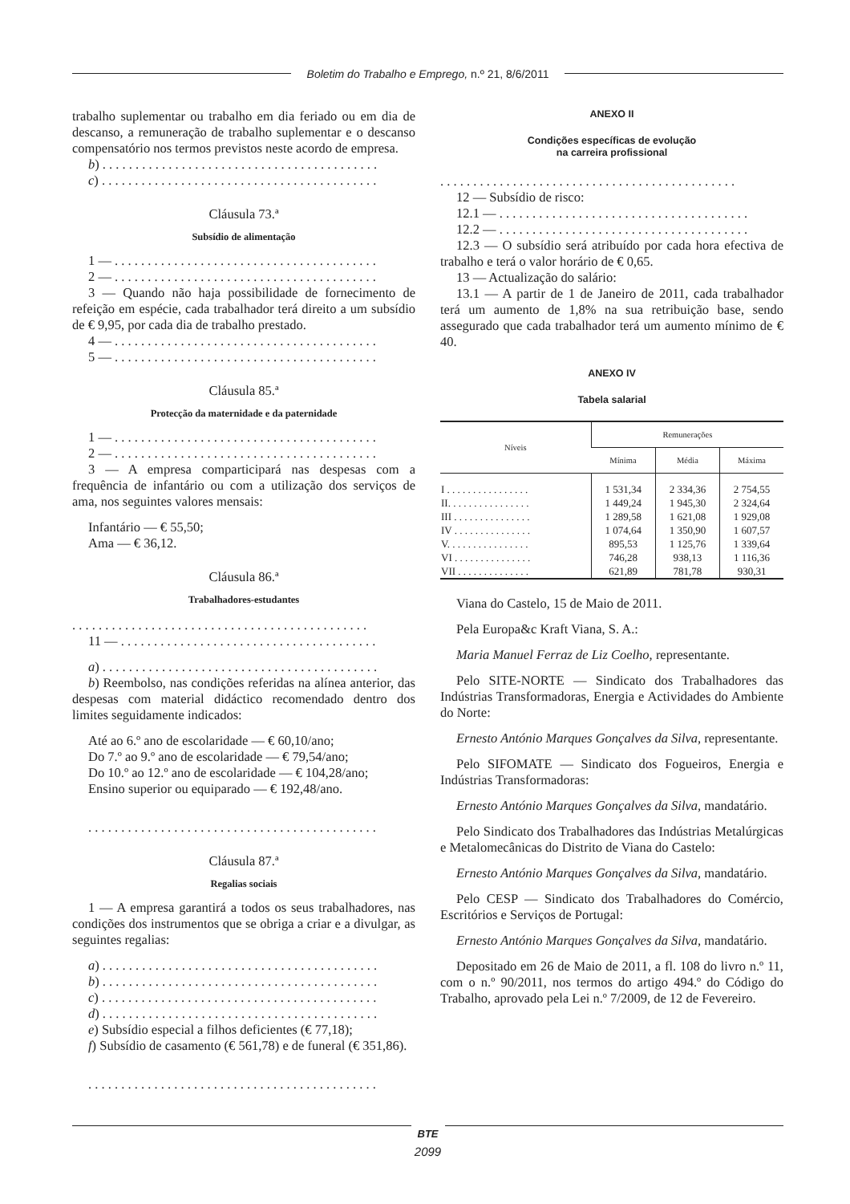Boletim do Trabalho e Emprego, n.º 21, 8/6/2011
trabalho suplementar ou trabalho em dia feriado ou em dia de descanso, a remuneração de trabalho suplementar e o descanso compensatório nos termos previstos neste acordo de empresa.
b) . . . . . . . . . . . . . . . . . . . . . . . . . . . . . . . . . . . . . . . . . .
c) . . . . . . . . . . . . . . . . . . . . . . . . . . . . . . . . . . . . . . . . . .
Cláusula 73.ª
Subsídio de alimentação
1 — . . . . . . . . . . . . . . . . . . . . . . . . . . . . . . . . . . . . . . . .
2 — . . . . . . . . . . . . . . . . . . . . . . . . . . . . . . . . . . . . . . . .
3 — Quando não haja possibilidade de fornecimento de refeição em espécie, cada trabalhador terá direito a um subsídio de € 9,95, por cada dia de trabalho prestado.
4 — . . . . . . . . . . . . . . . . . . . . . . . . . . . . . . . . . . . . . . . .
5 — . . . . . . . . . . . . . . . . . . . . . . . . . . . . . . . . . . . . . . . .
Cláusula 85.ª
Protecção da maternidade e da paternidade
1 — . . . . . . . . . . . . . . . . . . . . . . . . . . . . . . . . . . . . . . . .
2 — . . . . . . . . . . . . . . . . . . . . . . . . . . . . . . . . . . . . . . . .
3 — A empresa comparticipará nas despesas com a frequência de infantário ou com a utilização dos serviços de ama, nos seguintes valores mensais:
Infantário — € 55,50;
Ama — € 36,12.
Cláusula 86.ª
Trabalhadores-estudantes
. . . . . . . . . . . . . . . . . . . . . . . . . . . . . . . . . . . . . . . . . . . . .
11 — . . . . . . . . . . . . . . . . . . . . . . . . . . . . . . . . . . . . . . .
a) . . . . . . . . . . . . . . . . . . . . . . . . . . . . . . . . . . . . . . . . . .
b) Reembolso, nas condições referidas na alínea anterior, das despesas com material didáctico recomendado dentro dos limites seguidamente indicados:
Até ao 6.º ano de escolaridade — € 60,10/ano;
Do 7.º ao 9.º ano de escolaridade — € 79,54/ano;
Do 10.º ao 12.º ano de escolaridade — € 104,28/ano;
Ensino superior ou equiparado — € 192,48/ano.
. . . . . . . . . . . . . . . . . . . . . . . . . . . . . . . . . . . . . . . . . . . .
Cláusula 87.ª
Regalias sociais
1 — A empresa garantirá a todos os seus trabalhadores, nas condições dos instrumentos que se obriga a criar e a divulgar, as seguintes regalias:
a) . . . . . . . . . . . . . . . . . . . . . . . . . . . . . . . . . . . . . . . . . .
b) . . . . . . . . . . . . . . . . . . . . . . . . . . . . . . . . . . . . . . . . . .
c) . . . . . . . . . . . . . . . . . . . . . . . . . . . . . . . . . . . . . . . . . .
d) . . . . . . . . . . . . . . . . . . . . . . . . . . . . . . . . . . . . . . . . . .
e) Subsídio especial a filhos deficientes (€ 77,18);
f) Subsídio de casamento (€ 561,78) e de funeral (€ 351,86).
. . . . . . . . . . . . . . . . . . . . . . . . . . . . . . . . . . . . . . . . . . . .
ANEXO II
Condições específicas de evolução
na carreira profissional
. . . . . . . . . . . . . . . . . . . . . . . . . . . . . . . . . . . . . . . . . . . . .
12 — Subsídio de risco:
12.1 — . . . . . . . . . . . . . . . . . . . . . . . . . . . . . . . . . . . . . .
12.2 — . . . . . . . . . . . . . . . . . . . . . . . . . . . . . . . . . . . . . .
12.3 — O subsídio será atribuído por cada hora efectiva de trabalho e terá o valor horário de € 0,65.
13 — Actualização do salário:
13.1 — A partir de 1 de Janeiro de 2011, cada trabalhador terá um aumento de 1,8% na sua retribuição base, sendo assegurado que cada trabalhador terá um aumento mínimo de € 40.
ANEXO IV
Tabela salarial
| Níveis | Remunerações | | |
| --- | --- | --- | --- |
| | Mínima | Média | Máxima |
| I . . . . . . . . . . . . . . . . | 1 531,34 | 2 334,36 | 2 754,55 |
| II. . . . . . . . . . . . . . . . | 1 449,24 | 1 945,30 | 2 324,64 |
| III . . . . . . . . . . . . . . . | 1 289,58 | 1 621,08 | 1 929,08 |
| IV . . . . . . . . . . . . . . . | 1 074,64 | 1 350,90 | 1 607,57 |
| V. . . . . . . . . . . . . . . . | 895,53 | 1 125,76 | 1 339,64 |
| VI . . . . . . . . . . . . . . . | 746,28 | 938,13 | 1 116,36 |
| VII . . . . . . . . . . . . . . | 621,89 | 781,78 | 930,31 |
Viana do Castelo, 15 de Maio de 2011.
Pela Europa&c Kraft Viana, S. A.:
Maria Manuel Ferraz de Liz Coelho, representante.
Pelo SITE-NORTE — Sindicato dos Trabalhadores das Indústrias Transformadoras, Energia e Actividades do Ambiente do Norte:
Ernesto António Marques Gonçalves da Silva, representante.
Pelo SIFOMATE — Sindicato dos Fogueiros, Energia e Indústrias Transformadoras:
Ernesto António Marques Gonçalves da Silva, mandatário.
Pelo Sindicato dos Trabalhadores das Indústrias Metalúrgicas e Metalomecânicas do Distrito de Viana do Castelo:
Ernesto António Marques Gonçalves da Silva, mandatário.
Pelo CESP — Sindicato dos Trabalhadores do Comércio, Escritórios e Serviços de Portugal:
Ernesto António Marques Gonçalves da Silva, mandatário.
Depositado em 26 de Maio de 2011, a fl. 108 do livro n.º 11, com o n.º 90/2011, nos termos do artigo 494.º do Código do Trabalho, aprovado pela Lei n.º 7/2009, de 12 de Fevereiro.
BTE
2099